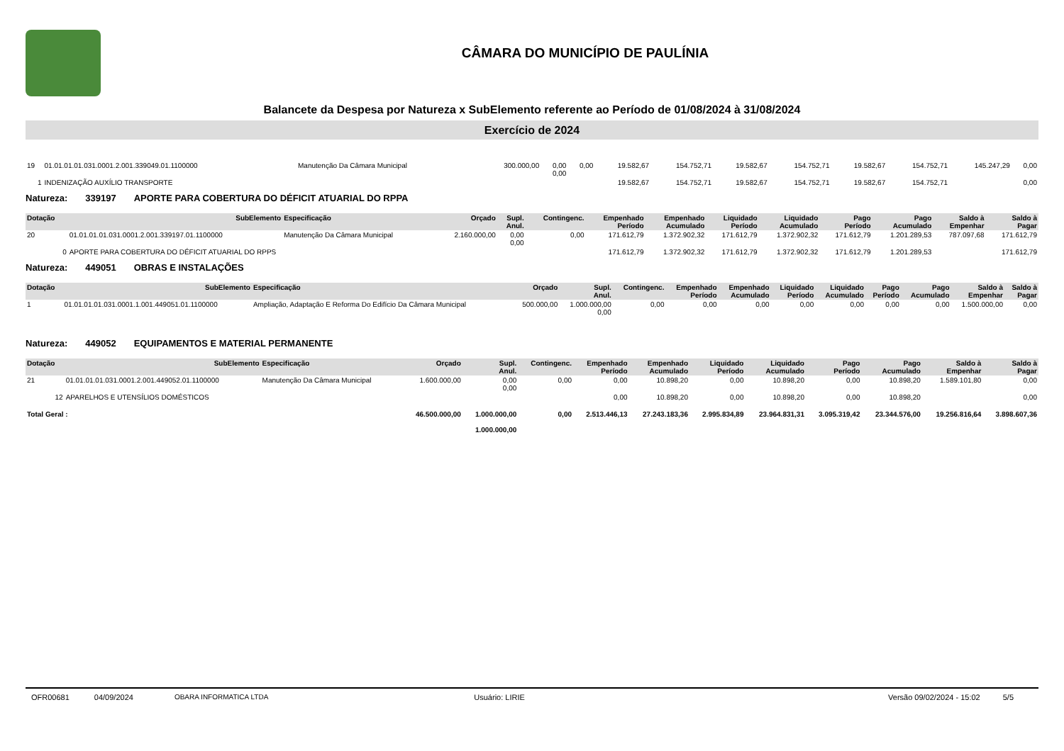CÂMARA DO MUNICÍPIO DE PAULÍNIA
Balancete da Despesa por Natureza x SubElemento referente ao Período de 01/08/2024 à 31/08/2024
Exercício de 2024
| 19 | 01.01.01.01.031.0001.2.001.339049.01.1100000 | Manutenção Da Câmara Municipal | 300.000,00 | 0,00 0,00 | 0,00 | 19.582,67 | 154.752,71 | 19.582,67 | 154.752,71 | 19.582,67 | 154.752,71 | 145.247,29 | 0,00 |
| 1 | INDENIZAÇÃO AUXÍLIO TRANSPORTE | | | | | 19.582,67 | 154.752,71 | 19.582,67 | 154.752,71 | 19.582,67 | 154.752,71 | | 0,00 |
Natureza: 339197 APORTE PARA COBERTURA DO DÉFICIT ATUARIAL DO RPPA
| Dotação | SubElemento | Especificação | Orçado | Supl. Anul. | Contingenc. | Empenhado Período | Empenhado Acumulado | Liquidado Período | Liquidado Acumulado | Pago Período | Pago Acumulado | Saldo à Empenhar | Saldo à Pagar |
| --- | --- | --- | --- | --- | --- | --- | --- | --- | --- | --- | --- | --- | --- |
| 20 | 01.01.01.01.031.0001.2.001.339197.01.1100000 | Manutenção Da Câmara Municipal | 2.160.000,00 | 0,00 0,00 | 0,00 | 171.612,79 | 1.372.902,32 | 171.612,79 | 1.372.902,32 | 171.612,79 | 1.201.289,53 | 787.097,68 | 171.612,79 |
| 0 | APORTE PARA COBERTURA DO DÉFICIT ATUARIAL DO RPPS | | | | | 171.612,79 | 1.372.902,32 | 171.612,79 | 1.372.902,32 | 171.612,79 | 1.201.289,53 | | 171.612,79 |
Natureza: 449051 OBRAS E INSTALAÇÕES
| Dotação | SubElemento | Especificação | Orçado | Supl. Anul. | Contingenc. | Empenhado Período | Empenhado Acumulado | Liquidado Período | Liquidado Acumulado | Pago Período | Pago Acumulado | Saldo à Empenhar | Saldo à Pagar |
| --- | --- | --- | --- | --- | --- | --- | --- | --- | --- | --- | --- | --- | --- |
| 1 | 01.01.01.01.031.0001.1.001.449051.01.1100000 | Ampliação, Adaptação E Reforma Do Edifício Da Câmara Municipal | 500.000,00 | 1.000.000,00 0,00 | 0,00 | 0,00 | 0,00 | 0,00 | 0,00 | 0,00 | 0,00 | 1.500.000,00 | 0,00 |
Natureza: 449052 EQUIPAMENTOS E MATERIAL PERMANENTE
| Dotação | SubElemento | Especificação | Orçado | Supl. Anul. | Contingenc. | Empenhado Período | Empenhado Acumulado | Liquidado Período | Liquidado Acumulado | Pago Período | Pago Acumulado | Saldo à Empenhar | Saldo à Pagar |
| --- | --- | --- | --- | --- | --- | --- | --- | --- | --- | --- | --- | --- | --- |
| 21 | 01.01.01.01.031.0001.2.001.449052.01.1100000 | Manutenção Da Câmara Municipal | 1.600.000,00 | 0,00 0,00 | 0,00 | 0,00 | 10.898,20 | 0,00 | 10.898,20 | 0,00 | 10.898,20 | 1.589.101,80 | 0,00 |
| 12 | APARELHOS E UTENSÍLIOS DOMÉSTICOS | | | | | 0,00 | 10.898,20 | 0,00 | 10.898,20 | 0,00 | 10.898,20 | | 0,00 |
| Total Geral : | | | 46.500.000,00 | 1.000.000,00 1.000.000,00 | 0,00 | 2.513.446,13 | 27.243.183,36 | 2.995.834,89 | 23.964.831,31 | 3.095.319,42 | 23.344.576,00 | 19.256.816,64 | 3.898.607,36 |
OFR00681 04/09/2024 OBARA INFORMATICA LTDA Usuário: LIRIE Versão 09/02/2024 - 15:02 5/5